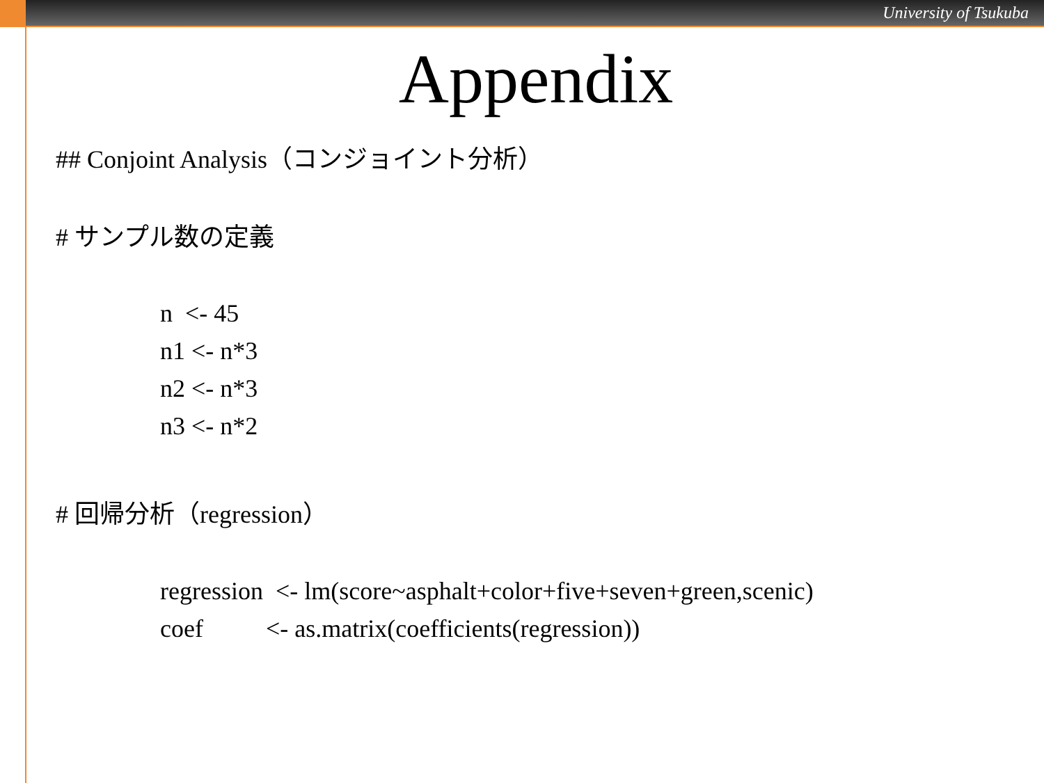University of Tsukuba
Appendix
## Conjoint Analysis（コンジョイント分析）
# サンプル数の定義
n <- 45
n1 <- n*3
n2 <- n*3
n3 <- n*2
# 回帰分析（regression）
regression <- lm(score~asphalt+color+five+seven+green,scenic)
coef <- as.matrix(coefficients(regression))